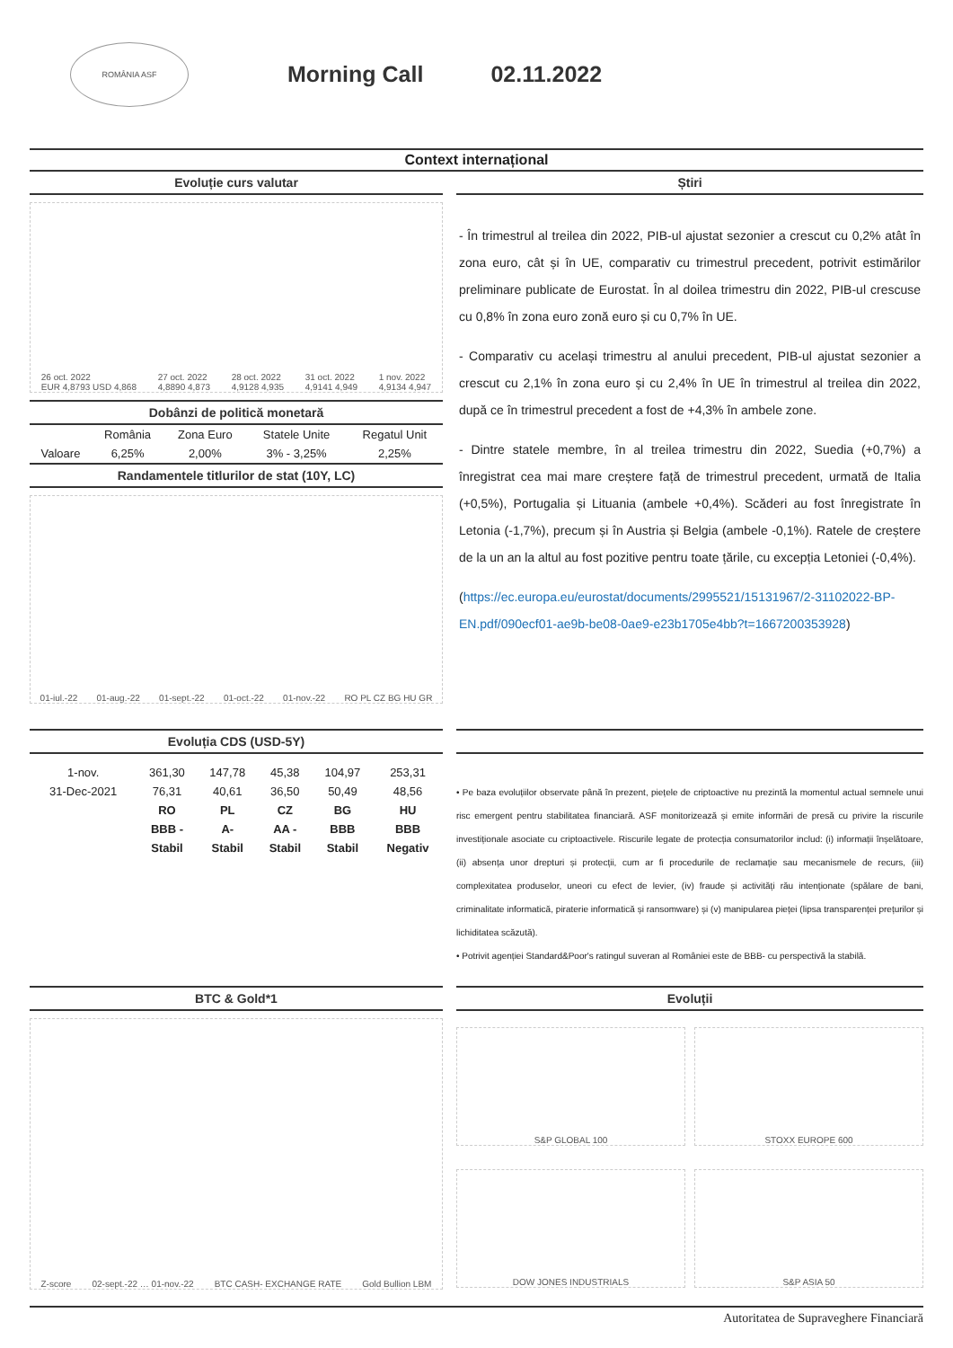ROMÂNIA ASF
Morning Call 02.11.2022
Context internațional
Evoluție curs valutar
26 oct. 2022
EUR 4,8793 USD 4,868 27 oct. 2022
4,8890 4,873 28 oct. 2022
4,9128 4,935 31 oct. 2022
4,9141 4,949 1 nov. 2022
4,9134 4,947
Dobânzi de politică monetară
| | România | Zona Euro | Statele Unite | Regatul Unit |
| --- | --- | --- | --- | --- |
| Valoare | 6,25% | 2,00% | 3% - 3,25% | 2,25% |
Randamentele titlurilor de stat (10Y, LC)
01-iul.-22 01-aug.-22 01-sept.-22 01-oct.-22 01-nov.-22 RO PL CZ BG HU GR
Știri
- În trimestrul al treilea din 2022, PIB-ul ajustat sezonier a crescut cu 0,2% atât în zona euro, cât și în UE, comparativ cu trimestrul precedent, potrivit estimărilor preliminare publicate de Eurostat. În al doilea trimestru din 2022, PIB-ul crescuse cu 0,8% în zona euro zonă euro și cu 0,7% în UE.
- Comparativ cu același trimestru al anului precedent, PIB-ul ajustat sezonier a crescut cu 2,1% în zona euro și cu 2,4% în UE în trimestrul al treilea din 2022, după ce în trimestrul precedent a fost de +4,3% în ambele zone.
- Dintre statele membre, în al treilea trimestru din 2022, Suedia (+0,7%) a înregistrat cea mai mare creștere față de trimestrul precedent, urmată de Italia (+0,5%), Portugalia și Lituania (ambele +0,4%). Scăderi au fost înregistrate în Letonia (-1,7%), precum și în Austria și Belgia (ambele -0,1%). Ratele de creștere de la un an la altul au fost pozitive pentru toate țările, cu excepția Letoniei (-0,4%).
(https://ec.europa.eu/eurostat/documents/2995521/15131967/2-31102022-BP-EN.pdf/090ecf01-ae9b-be08-0ae9-e23b1705e4bb?t=1667200353928)
Evoluția CDS (USD-5Y)
| 1-nov. | 361,30 | 147,78 | 45,38 | 104,97 | 253,31 |
| 31-Dec-2021 | 76,31 | 40,61 | 36,50 | 50,49 | 48,56 |
| | RO | PL | CZ | BG | HU |
| | BBB - | A- | AA - | BBB | BBB |
| | Stabil | Stabil | Stabil | Stabil | Negativ |
• Pe baza evoluțiilor observate până în prezent, piețele de criptoactive nu prezintă la momentul actual semnele unui risc emergent pentru stabilitatea financiară. ASF monitorizează și emite informări de presă cu privire la riscurile investiționale asociate cu criptoactivele. Riscurile legate de protecția consumatorilor includ: (i) informații înșelătoare, (ii) absența unor drepturi și protecții, cum ar fi procedurile de reclamație sau mecanismele de recurs, (iii) complexitatea produselor, uneori cu efect de levier, (iv) fraude și activități rău intenționate (spălare de bani, criminalitate informatică, piraterie informatică și ransomware) și (v) manipularea pieței (lipsa transparenței prețurilor și lichiditatea scăzută).
• Potrivit agenției Standard&Poor's ratingul suveran al României este de BBB- cu perspectivă la stabilă.
BTC & Gold*1
Z-score 02-sept.-22 … 01-nov.-22 BTC CASH- EXCHANGE RATE Gold Bullion LBM
Evoluții
S&P GLOBAL 100
STOXX EUROPE 600
DOW JONES INDUSTRIALS
S&P ASIA 50
Autoritatea de Supraveghere Financiară